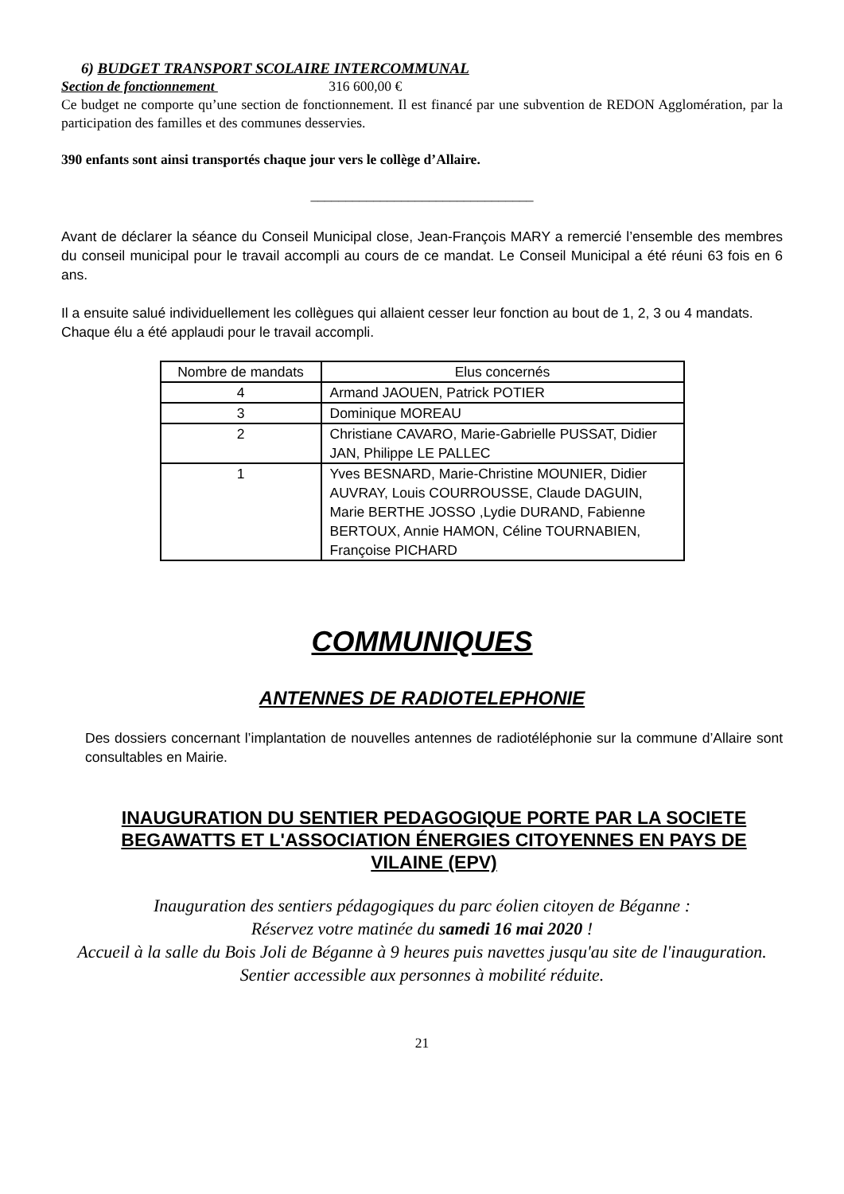6) BUDGET TRANSPORT SCOLAIRE INTERCOMMUNAL
Section de fonctionnement 316 600,00 €
Ce budget ne comporte qu’une section de fonctionnement. Il est financé par une subvention de REDON Agglomération, par la participation des familles et des communes desservies.
390 enfants sont ainsi transportés chaque jour vers le collège d’Allaire.
________________________________
Avant de déclarer la séance du Conseil Municipal close, Jean-François MARY a remercié l’ensemble des membres du conseil municipal pour le travail accompli au cours de ce mandat. Le Conseil Municipal a été réuni 63 fois en 6 ans.
Il a ensuite salué individuellement les collègues qui allaient cesser leur fonction au bout de 1, 2, 3 ou 4 mandats. Chaque élu a été applaudi pour le travail accompli.
| Nombre de mandats | Elus concernés |
| 4 | Armand JAOUEN, Patrick POTIER |
| 3 | Dominique MOREAU |
| 2 | Christiane CAVARO, Marie-Gabrielle PUSSAT, Didier JAN, Philippe LE PALLEC |
| 1 | Yves BESNARD, Marie-Christine MOUNIER, Didier AUVRAY, Louis COURROUSSE, Claude DAGUIN, Marie BERTHE JOSSO ,Lydie DURAND, Fabienne BERTOUX, Annie HAMON, Céline TOURNABIEN, Françoise PICHARD |
COMMUNIQUES
ANTENNES DE RADIOTELEPHONIE
Des dossiers concernant l’implantation de nouvelles antennes de radiotéléphonie sur la commune d’Allaire sont consultables en Mairie.
INAUGURATION DU SENTIER PEDAGOGIQUE PORTE PAR LA SOCIETE BEGAWATTS ET L'ASSOCIATION ÉNERGIES CITOYENNES EN PAYS DE VILAINE (EPV)
Inauguration des sentiers pédagogiques du parc éolien citoyen de Béganne :
Réservez votre matinée du samedi 16 mai 2020 !
Accueil à la salle du Bois Joli de Béganne à 9 heures puis navettes jusqu'au site de l'inauguration.
Sentier accessible aux personnes à mobilité réduite.
21